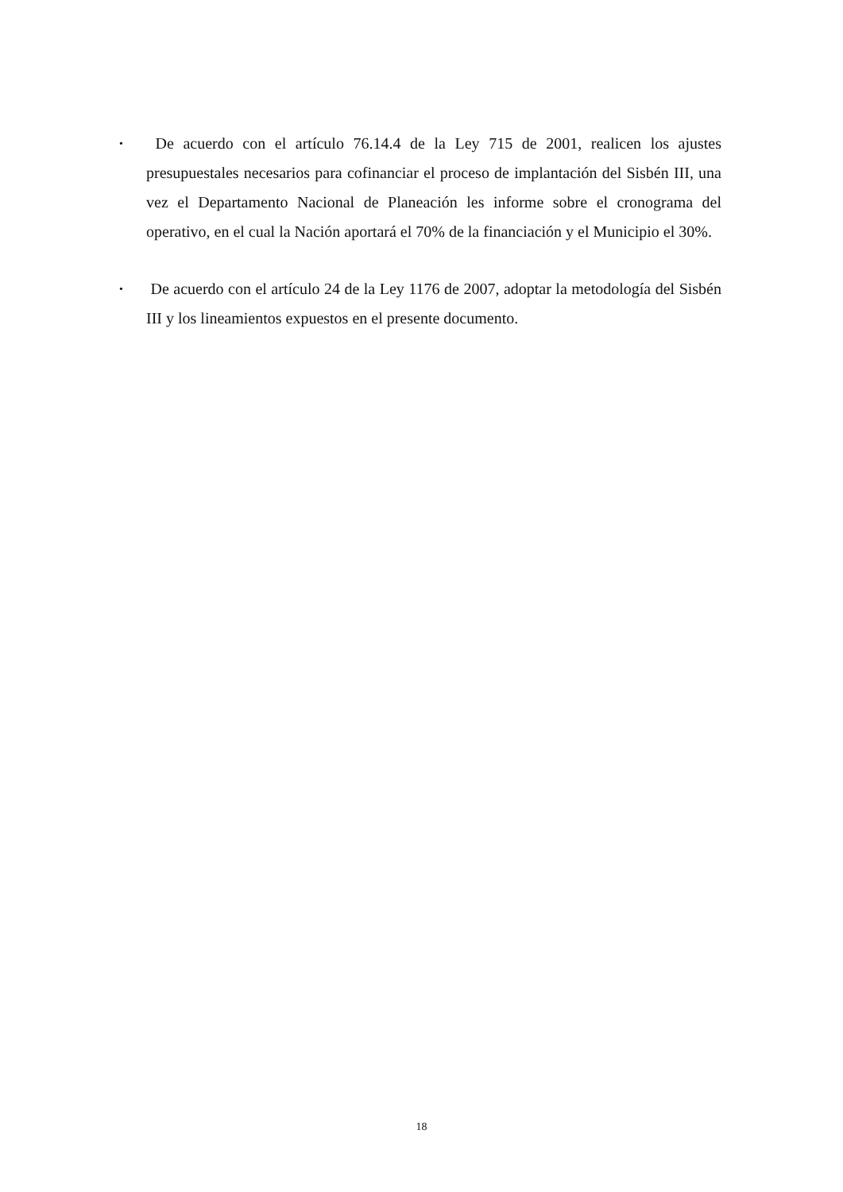• De acuerdo con el artículo 76.14.4 de la Ley 715 de 2001, realicen los ajustes presupuestales necesarios para cofinanciar el proceso de implantación del Sisbén III, una vez el Departamento Nacional de Planeación les informe sobre el cronograma del operativo, en el cual la Nación aportará el 70% de la financiación y el Municipio el 30%.
• De acuerdo con el artículo 24 de la Ley 1176 de 2007, adoptar la metodología del Sisbén III y los lineamientos expuestos en el presente documento.
18